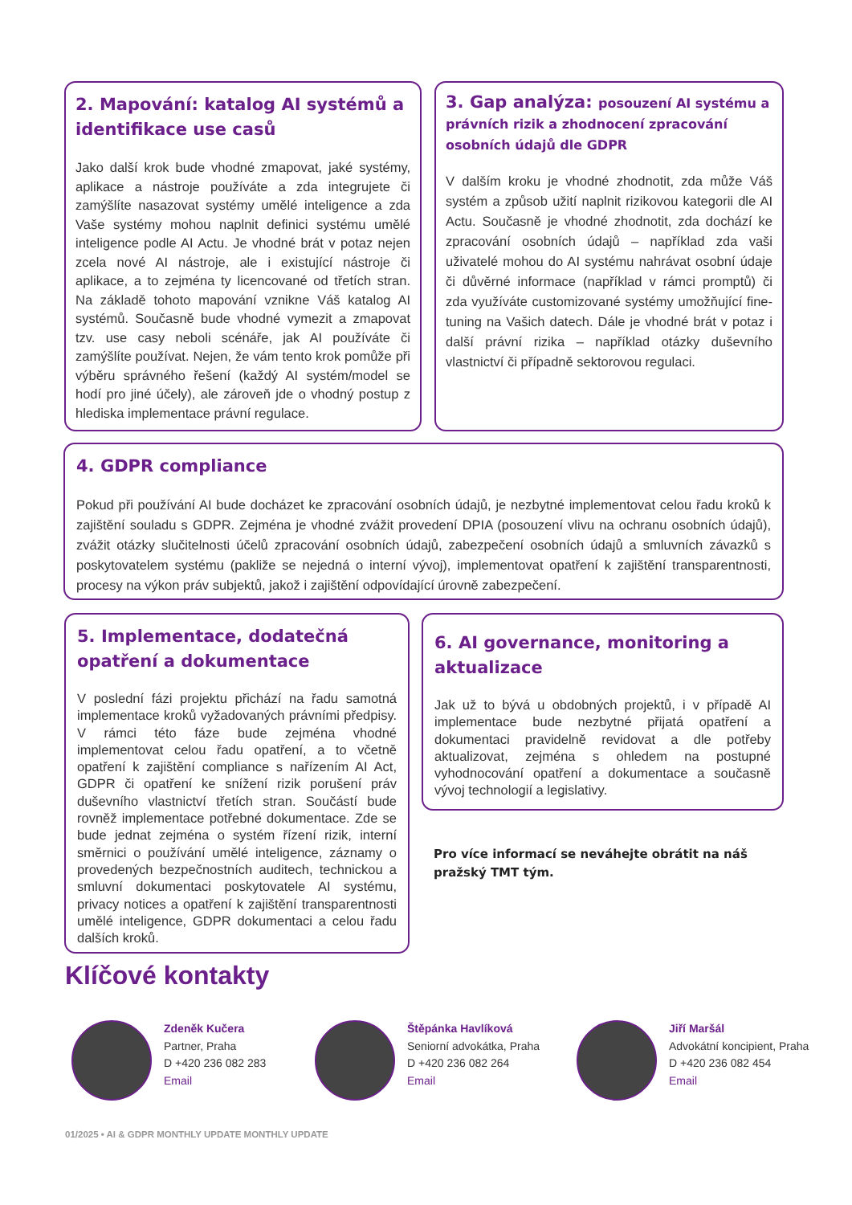2. Mapování: katalog AI systémů a identifikace use casů
Jako další krok bude vhodné zmapovat, jaké systémy, aplikace a nástroje používáte a zda integrujete či zamýšlíte nasazovat systémy umělé inteligence a zda Vaše systémy mohou naplnit definici systému umělé inteligence podle AI Actu. Je vhodné brát v potaz nejen zcela nové AI nástroje, ale i existující nástroje či aplikace, a to zejména ty licencované od třetích stran. Na základě tohoto mapování vznikne Váš katalog AI systémů. Současně bude vhodné vymezit a zmapovat tzv. use casy neboli scénáře, jak AI používáte či zamýšlíte používat. Nejen, že vám tento krok pomůže při výběru správného řešení (každý AI systém/model se hodí pro jiné účely), ale zároveň jde o vhodný postup z hlediska implementace právní regulace.
3. Gap analýza: posouzení AI systému a právních rizik a zhodnocení zpracování osobních údajů dle GDPR
V dalším kroku je vhodné zhodnotit, zda může Váš systém a způsob užití naplnit rizikovou kategorii dle AI Actu. Současně je vhodné zhodnotit, zda dochází ke zpracování osobních údajů – například zda vaši uživatelé mohou do AI systému nahrávat osobní údaje či důvěrné informace (například v rámci promptů) či zda využíváte customizované systémy umožňující fine-tuning na Vašich datech. Dále je vhodné brát v potaz i další právní rizika – například otázky duševního vlastnictví či případně sektorovou regulaci.
4. GDPR compliance
Pokud při používání AI bude docházet ke zpracování osobních údajů, je nezbytné implementovat celou řadu kroků k zajištění souladu s GDPR. Zejména je vhodné zvážit provedení DPIA (posouzení vlivu na ochranu osobních údajů), zvážit otázky slučitelnosti účelů zpracování osobních údajů, zabezpečení osobních údajů a smluvních závazků s poskytovatelem systému (pakliže se nejedná o interní vývoj), implementovat opatření k zajištění transparentnosti, procesy na výkon práv subjektů, jakož i zajištění odpovídající úrovně zabezpečení.
5. Implementace, dodatečná opatření a dokumentace
V poslední fázi projektu přichází na řadu samotná implementace kroků vyžadovaných právními předpisy. V rámci této fáze bude zejména vhodné implementovat celou řadu opatření, a to včetně opatření k zajištění compliance s nařízením AI Act, GDPR či opatření ke snížení rizik porušení práv duševního vlastnictví třetích stran. Součástí bude rovněž implementace potřebné dokumentace. Zde se bude jednat zejména o systém řízení rizik, interní směrnici o používání umělé inteligence, záznamy o provedených bezpečnostních auditech, technickou a smluvní dokumentaci poskytovatele AI systému, privacy notices a opatření k zajištění transparentnosti umělé inteligence, GDPR dokumentaci a celou řadu dalších kroků.
6. AI governance, monitoring a aktualizace
Jak už to bývá u obdobných projektů, i v případě AI implementace bude nezbytné přijatá opatření a dokumentaci pravidelně revidovat a dle potřeby aktualizovat, zejména s ohledem na postupné vyhodnocování opatření a dokumentace a současně vývoj technologií a legislativy.
Pro více informací se neváhejte obrátit na náš pražský TMT tým.
Klíčové kontakty
Zdeněk Kučera
Partner, Praha
D +420 236 082 283
Email
Štěpánka Havlíková
Seniorní advokátka, Praha
D +420 236 082 264
Email
Jiří Maršál
Advokátní koncipient, Praha
D +420 236 082 454
Email
01/2025 • AI & GDPR MONTHLY UPDATE MONTHLY UPDATE